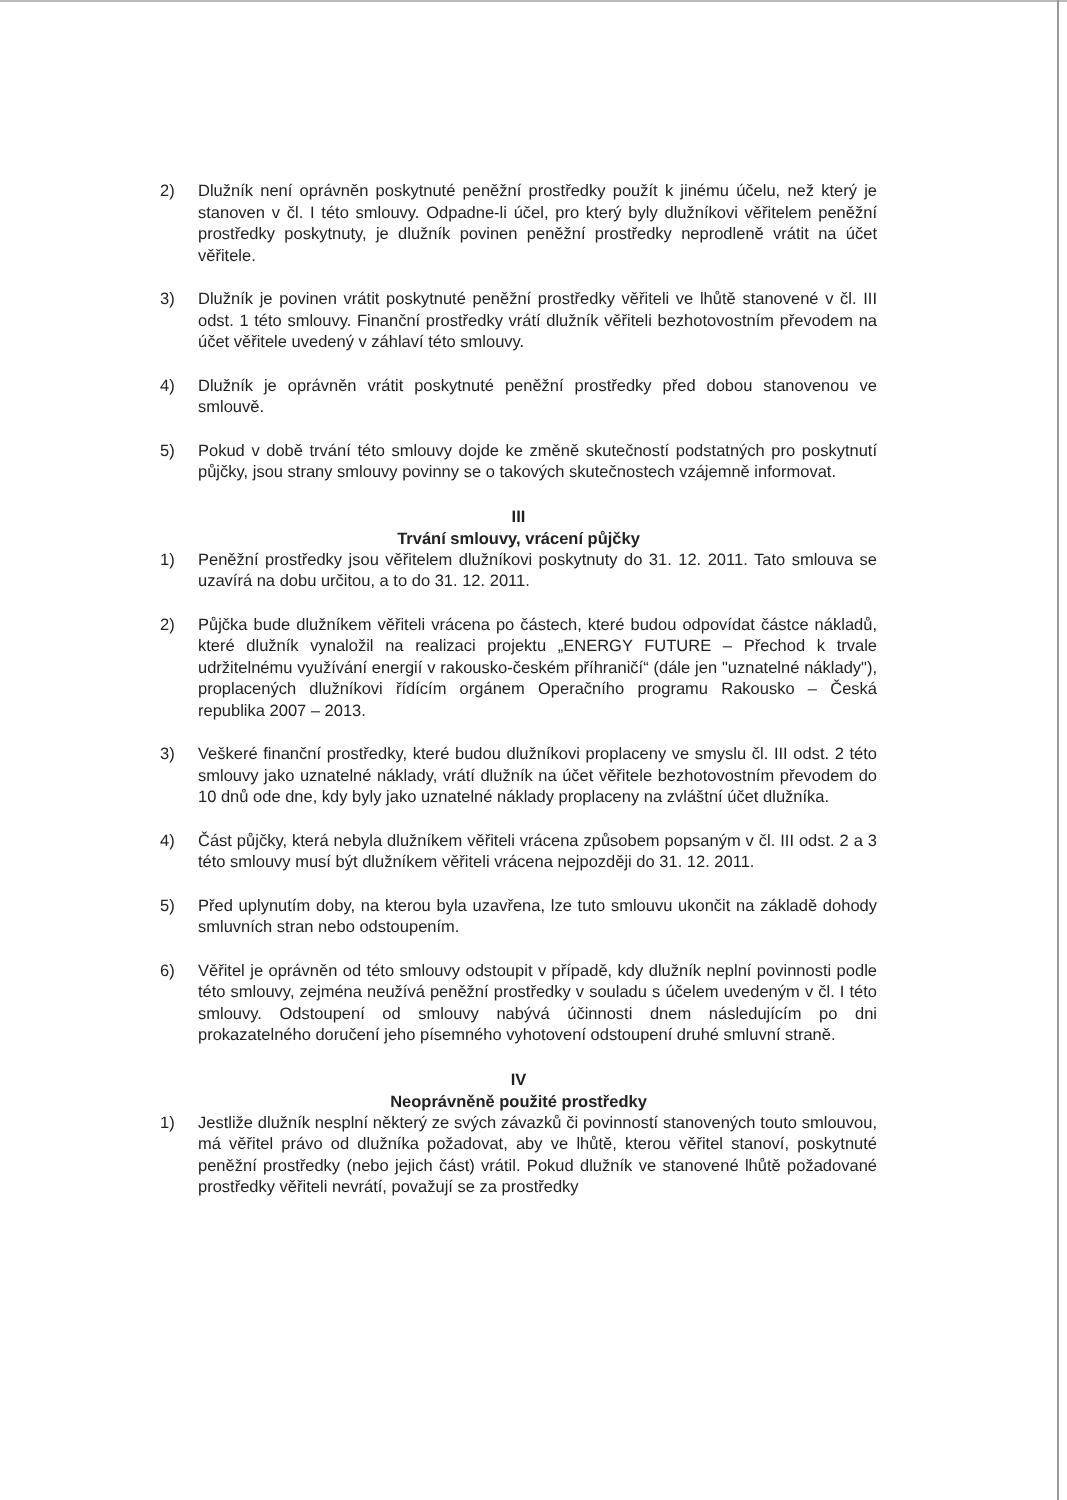2) Dlužník není oprávněn poskytnuté peněžní prostředky použít k jinému účelu, než který je stanoven v čl. I této smlouvy. Odpadne-li účel, pro který byly dlužníkovi věřitelem peněžní prostředky poskytnuty, je dlužník povinen peněžní prostředky neprodleně vrátit na účet věřitele.
3) Dlužník je povinen vrátit poskytnuté peněžní prostředky věřiteli ve lhůtě stanovené v čl. III odst. 1 této smlouvy. Finanční prostředky vrátí dlužník věřiteli bezhotovostním převodem na účet věřitele uvedený v záhlaví této smlouvy.
4) Dlužník je oprávněn vrátit poskytnuté peněžní prostředky před dobou stanovenou ve smlouvě.
5) Pokud v době trvání této smlouvy dojde ke změně skutečností podstatných pro poskytnutí půjčky, jsou strany smlouvy povinny se o takových skutečnostech vzájemně informovat.
III
Trvání smlouvy, vrácení půjčky
1) Peněžní prostředky jsou věřitelem dlužníkovi poskytnuty do 31. 12. 2011. Tato smlouva se uzavírá na dobu určitou, a to do 31. 12. 2011.
2) Půjčka bude dlužníkem věřiteli vrácena po částech, které budou odpovídat částce nákladů, které dlužník vynaložil na realizaci projektu „ENERGY FUTURE – Přechod k trvale udržitelnému využívání energií v rakousko-českém příhraničí“ (dále jen "uznatelné náklady"), proplacených dlužníkovi řídícím orgánem Operačního programu Rakousko – Česká republika 2007 – 2013.
3) Veškeré finanční prostředky, které budou dlužníkovi proplaceny ve smyslu čl. III odst. 2 této smlouvy jako uznatelné náklady, vrátí dlužník na účet věřitele bezhotovostním převodem do 10 dnů ode dne, kdy byly jako uznatelné náklady proplaceny na zvláštní účet dlužníka.
4) Část půjčky, která nebyla dlužníkem věřiteli vrácena způsobem popsaným v čl. III odst. 2 a 3 této smlouvy musí být dlužníkem věřiteli vrácena nejpozději do 31. 12. 2011.
5) Před uplynutím doby, na kterou byla uzavřena, lze tuto smlouvu ukončit na základě dohody smluvních stran nebo odstoupením.
6) Věřitel je oprávněn od této smlouvy odstoupit v případě, kdy dlužník neplní povinnosti podle této smlouvy, zejména neužívá peněžní prostředky v souladu s účelem uvedeným v čl. I této smlouvy. Odstoupení od smlouvy nabývá účinnosti dnem následujícím po dni prokazatelného doručení jeho písemného vyhotovení odstoupení druhé smluvní straně.
IV
Neoprávněně použité prostředky
1) Jestliže dlužník nesplní některý ze svých závazků či povinností stanovených touto smlouvou, má věřitel právo od dlužníka požadovat, aby ve lhůtě, kterou věřitel stanoví, poskytnuté peněžní prostředky (nebo jejich část) vrátil. Pokud dlužník ve stanovené lhůtě požadované prostředky věřiteli nevrátí, považují se za prostředky